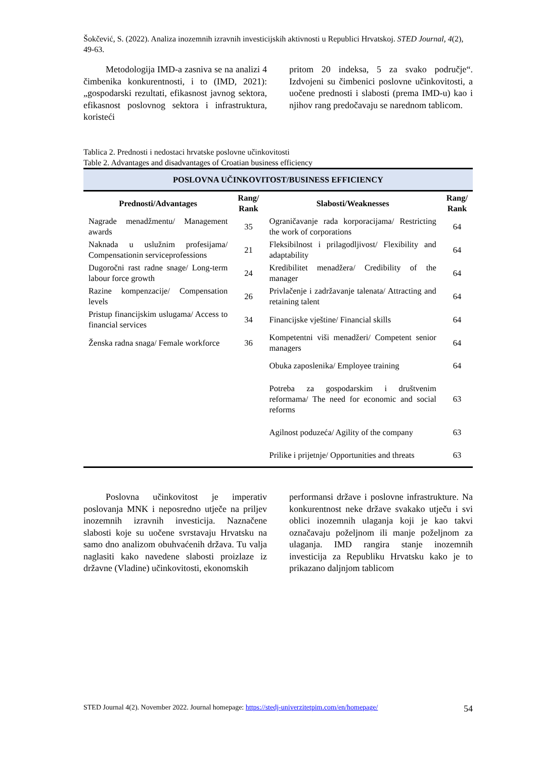Šokčević, S. (2022). Analiza inozemnih izravnih investicijskih aktivnosti u Republici Hrvatskoj. STED Journal, 4(2), 49-63.
Metodologija IMD-a zasniva se na analizi 4 čimbenika konkurentnosti, i to (IMD, 2021): „gospodarski rezultati, efikasnost javnog sektora, efikasnost poslovnog sektora i infrastruktura, koristeći
pritom 20 indeksa, 5 za svako područje“. Izdvojeni su čimbenici poslovne učinkovitosti, a uočene prednosti i slabosti (prema IMD-u) kao i njihov rang predočavaju se narednom tablicom.
Tablica 2. Prednosti i nedostaci hrvatske poslovne učinkovitosti
Table 2. Advantages and disadvantages of Croatian business efficiency
| POSLOVNA UČINKOVITOST/BUSINESS EFFICIENCY | | | |
| --- | --- | --- | --- |
| Prednosti/Advantages | Rang/ Rank | Slabosti/Weaknesses | Rang/ Rank |
| Nagrade menadžmentu/ Management awards | 35 | Ograničavanje rada korporacijama/ Restricting the work of corporations | 64 |
| Naknada u uslužnim profesijama/ Compensationin serviceprofessions | 21 | Fleksibilnost i prilagodljivost/ Flexibility and adaptability | 64 |
| Dugoročni rast radne snage/ Long-term labour force growth | 24 | Kredibilitet menadžera/ Credibility of the manager | 64 |
| Razine kompenzacije/ Compensation levels | 26 | Privlačenje i zadržavanje talenata/ Attracting and retaining talent | 64 |
| Pristup financijskim uslugama/ Access to financial services | 34 | Financijske vještine/ Financial skills | 64 |
| Ženska radna snaga/ Female workforce | 36 | Kompetentni viši menadžeri/ Competent senior managers | 64 |
| | | Obuka zaposlenika/ Employee training | 64 |
| | | Potreba za gospodarskim i društvenim reformama/ The need for economic and social reforms | 63 |
| | | Agilnost poduzeća/ Agility of the company | 63 |
| | | Prilike i prijetnje/ Opportunities and threats | 63 |
Poslovna učinkovitost je imperativ poslovanja MNK i neposredno utječe na priljev inozemnih izravnih investicija. Naznačene slabosti koje su uočene svrstavaju Hrvatsku na samo dno analizom obuhvaćenih država. Tu valja naglasiti kako navedene slabosti proizlaze iz državne (Vladine) učinkovitosti, ekonomskih
performansi države i poslovne infrastrukture. Na konkurentnost neke države svakako utječu i svi oblici inozemnih ulaganja koji je kao takvi označavaju poželjnom ili manje poželjnom za ulaganja. IMD rangira stanje inozemnih investicija za Republiku Hrvatsku kako je to prikazano daljnjom tablicom
STED Journal 4(2). November 2022. Journal homepage: https://stedj-univerzitetpim.com/en/homepage/ 54